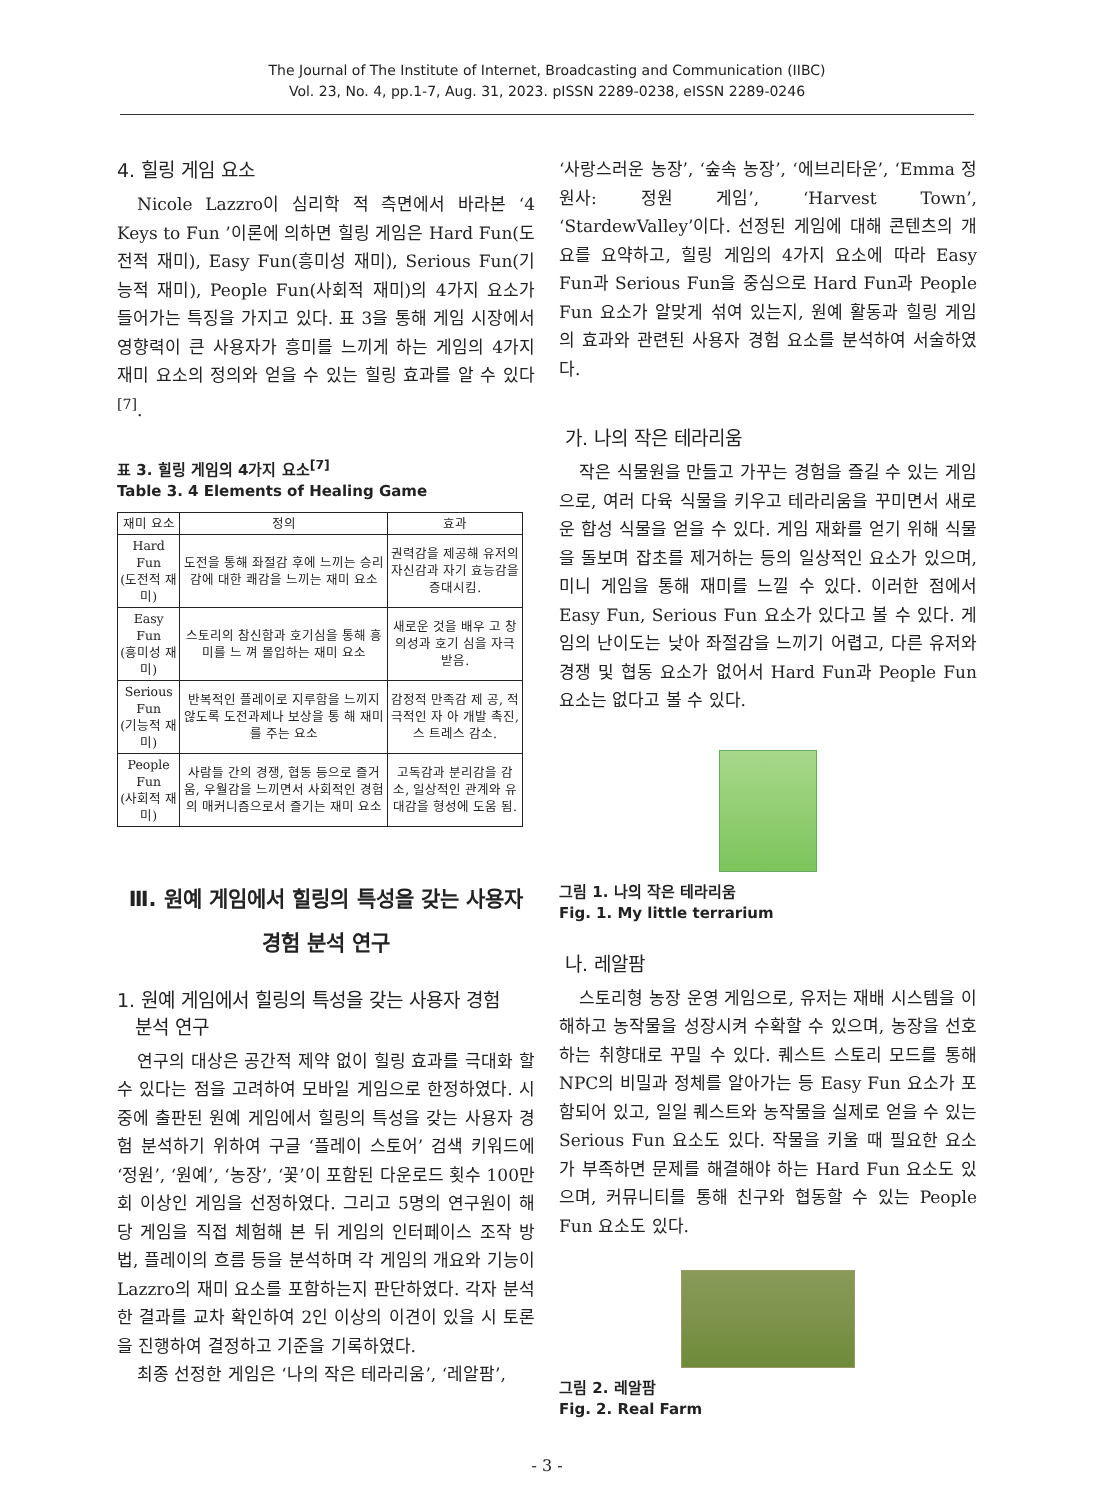The Journal of The Institute of Internet, Broadcasting and Communication (IIBC)
Vol. 23, No. 4, pp.1-7, Aug. 31, 2023. pISSN 2289-0238, eISSN 2289-0246
4. 힐링 게임 요소
Nicole Lazzro이 심리학 적 측면에서 바라본 ‘4 Keys to Fun ’이론에 의하면 힐링 게임은 Hard Fun(도전적 재미), Easy Fun(흥미성 재미), Serious Fun(기능적 재미), People Fun(사회적 재미)의 4가지 요소가 들어가는 특징을 가지고 있다. 표 3을 통해 게임 시장에서 영향력이 큰 사용자가 흥미를 느끼게 하는 게임의 4가지 재미 요소의 정의와 얻을 수 있는 힐링 효과를 알 수 있다<sup>[7]</sup>.
표 3. 힐링 게임의 4가지 요소<sup>[7]</sup>
Table 3. 4 Elements of Healing Game
| 재미 요소 | 정의 | 효과 |
| --- | --- | --- |
| Hard Fun (도전적 재미) | 도전을 통해 좌절감 후에 느끼는 승리감에 대한 쾌감을 느끼는 재미 요소 | 권력감을 제공해 유저의 자신감과 자기 효능감을 증대시킴. |
| Easy Fun (흥미성 재미) | 스토리의 참신함과 호기심을 통해 흥미를 느 껴 몰입하는 재미 요소 | 새로운 것을 배우 고 창의성과 호기 심을 자극 받음. |
| Serious Fun (기능적 재미) | 반복적인 플레이로 지루함을 느끼지 않도록 도전과제나 보상을 통 해 재미를 주는 요소 | 감정적 만족감 제 공, 적극적인 자 아 개발 촉진, 스 트레스 감소. |
| People Fun (사회적 재미) | 사람들 간의 경쟁, 협동 등으로 즐거움, 우월감을 느끼면서 사회적인 경험의 매커니즘으로서 즐기는 재미 요소 | 고독감과 분리감을 감소, 일상적인 관계와 유대감을 형성에 도움 됨. |
Ⅲ. 원예 게임에서 힐링의 특성을 갖는 사용자
경험 분석 연구
1. 원예 게임에서 힐링의 특성을 갖는 사용자 경험
분석 연구
연구의 대상은 공간적 제약 없이 힐링 효과를 극대화 할 수 있다는 점을 고려하여 모바일 게임으로 한정하였다. 시중에 출판된 원예 게임에서 힐링의 특성을 갖는 사용자 경험 분석하기 위하여 구글 ‘플레이 스토어’ 검색 키워드에 ‘정원’, ‘원예’, ‘농장’, ‘꽃’이 포함된 다운로드 횟수 100만 회 이상인 게임을 선정하였다. 그리고 5명의 연구원이 해당 게임을 직접 체험해 본 뒤 게임의 인터페이스 조작 방법, 플레이의 흐름 등을 분석하며 각 게임의 개요와 기능이 Lazzro의 재미 요소를 포함하는지 판단하였다. 각자 분석한 결과를 교차 확인하여 2인 이상의 이견이 있을 시 토론을 진행하여 결정하고 기준을 기록하였다.
최종 선정한 게임은 ‘나의 작은 테라리움’, ‘레알팜’,
‘사랑스러운 농장’, ‘숲속 농장’, ‘에브리타운’, ‘Emma 정원사: 정원 게임’, ‘Harvest Town’, ‘StardewValley’이다. 선정된 게임에 대해 콘텐츠의 개요를 요약하고, 힐링 게임의 4가지 요소에 따라 Easy Fun과 Serious Fun을 중심으로 Hard Fun과 People Fun 요소가 알맞게 섞여 있는지, 원예 활동과 힐링 게임의 효과와 관련된 사용자 경험 요소를 분석하여 서술하였다.
가. 나의 작은 테라리움
작은 식물원을 만들고 가꾸는 경험을 즐길 수 있는 게임으로, 여러 다육 식물을 키우고 테라리움을 꾸미면서 새로운 합성 식물을 얻을 수 있다. 게임 재화를 얻기 위해 식물을 돌보며 잡초를 제거하는 등의 일상적인 요소가 있으며, 미니 게임을 통해 재미를 느낄 수 있다. 이러한 점에서 Easy Fun, Serious Fun 요소가 있다고 볼 수 있다. 게임의 난이도는 낮아 좌절감을 느끼기 어렵고, 다른 유저와 경쟁 및 협동 요소가 없어서 Hard Fun과 People Fun 요소는 없다고 볼 수 있다.
그림 1. 나의 작은 테라리움
Fig. 1. My little terrarium
나. 레알팜
스토리형 농장 운영 게임으로, 유저는 재배 시스템을 이해하고 농작물을 성장시켜 수확할 수 있으며, 농장을 선호하는 취향대로 꾸밀 수 있다. 퀘스트 스토리 모드를 통해 NPC의 비밀과 정체를 알아가는 등 Easy Fun 요소가 포함되어 있고, 일일 퀘스트와 농작물을 실제로 얻을 수 있는 Serious Fun 요소도 있다. 작물을 키울 때 필요한 요소가 부족하면 문제를 해결해야 하는 Hard Fun 요소도 있으며, 커뮤니티를 통해 친구와 협동할 수 있는 People Fun 요소도 있다.
그림 2. 레알팜
Fig. 2. Real Farm
- 3 -